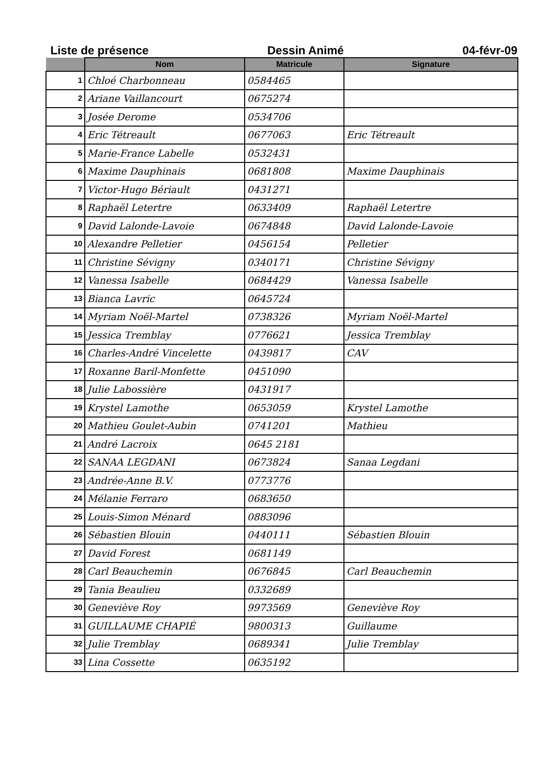Liste de présence Dessin Animé 04-févr-09
| | Nom | Matricule | Signature |
| --- | --- | --- | --- |
| 1 | Chloé Charbonneau | 0584465 | |
| 2 | Ariane Vaillancourt | 0675274 | |
| 3 | Josée Derome | 0534706 | |
| 4 | Eric Tétreault | 0677063 | Eric Tétreault |
| 5 | Marie-France Labelle | 0532431 | |
| 6 | Maxime Dauphinais | 0681808 | Maxime Dauphinais |
| 7 | Victor-Hugo Bériault | 0431271 | |
| 8 | Raphaël Letertre | 0633409 | Raphaël Letertre |
| 9 | David Lalonde-Lavoie | 0674848 | David Lalonde-Lavoie |
| 10 | Alexandre Pelletier | 0456154 | Pelletier |
| 11 | Christine Sévigny | 0340171 | Christine Sévigny |
| 12 | Vanessa Isabelle | 0684429 | Vanessa Isabelle |
| 13 | Bianca Lavric | 0645724 | |
| 14 | Myriam Noël-Martel | 0738326 | Myriam Noël-Martel |
| 15 | Jessica Tremblay | 0776621 | Jessica Tremblay |
| 16 | Charles-André Vincelette | 0439817 | CAV |
| 17 | Roxanne Baril-Monfette | 0451090 | |
| 18 | Julie Labossière | 0431917 | |
| 19 | Krystel Lamothe | 0653059 | Krystel Lamothe |
| 20 | Mathieu Goulet-Aubin | 0741201 | Mathieu |
| 21 | André Lacroix | 0645 2181 | |
| 22 | SANAA LEGDANI | 0673824 | Sanaa Legdani |
| 23 | Andrée-Anne B.V. | 0773776 | |
| 24 | Mélanie Ferraro | 0683650 | |
| 25 | Louis-Simon Ménard | 0883096 | |
| 26 | Sébastien Blouin | 0440111 | Sébastien Blouin |
| 27 | David Forest | 0681149 | |
| 28 | Carl Beauchemin | 0676845 | Carl Beauchemin |
| 29 | Tania Beaulieu | 0332689 | |
| 30 | Geneviève Roy | 9973569 | Geneviève Roy |
| 31 | GUILLAUME CHAPIÉ | 9800313 | Guillaume |
| 32 | Julie Tremblay | 0689341 | Julie Tremblay |
| 33 | Lina Cossette | 0635192 | |